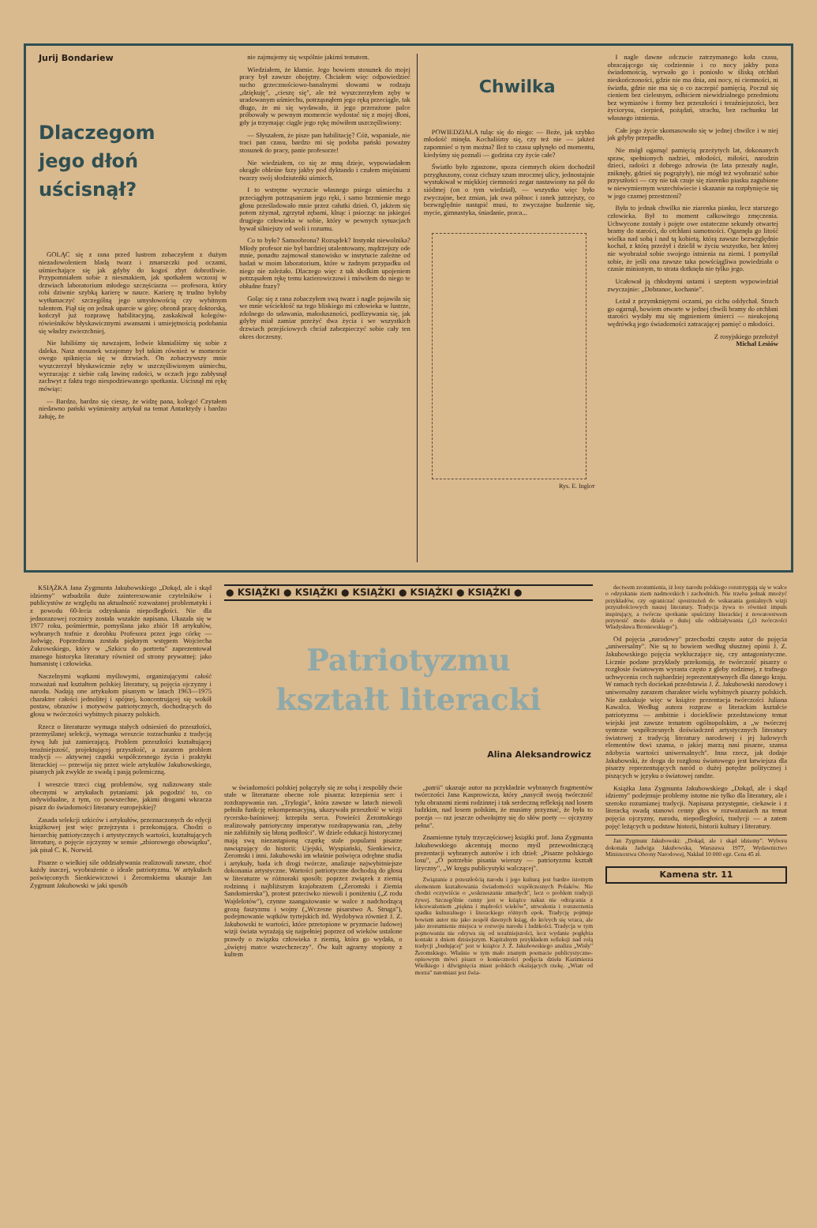Jurij Bondariew
Dlaczegom
jego dłoń
uścisnął?
GOLĄC się z rana przed lustrem zobaczyłem z dużym niezadowoleniem bladą twarz i zmarszczki pod oczami, uśmiechające się jak gdyby do kogoś zbyt dobrotliwie. Przypomniałem sobie z niesmakiem, jak spotkałem wczoraj w drzwiach laboratorium młodego szczęściarza — profesora, który robi dziwnie szybką karierę w nauce. Karierę tę trudno byłoby wytłumaczyć szczególną jego umysłowością czy wybitnym talentem. Piął się on jednak uparcie w górę: obronił pracę doktorską, kończył już rozprawę habilitacyjną, zaskakiwał kolegów-rówieśników błyskawicznymi awansami i umiejętnością podobania się władzy zwierzchniej.
Nie lubiliśmy się nawzajem, ledwie kłanialiśmy się sobie z daleka. Nasz stosunek wzajemny był takim również w momencie owego spiknięcia się w drzwiach. On zobaczywszy mnie wyszczerzył błyskawicznie zęby w uszczęśliwionym uśmiechu, wyrzucając z siebie całą lawinę radości, w oczach jego zabłysnął zachwyt z faktu tego niespodziewanego spotkania. Uścisnął mi rękę mówiąc:
— Bardzo, bardzo się cieszę, że widzę pana, kolego! Czytałem niedawno pański wyśmienity artykuł na temat Antarktydy i bardzo żałuję, że
nie zajmujemy się wspólnie jakimś tematem.
Wiedziałem, że kłamie. Jego bowiem stosunek do mojej pracy był zawsze obojętny. Chciałem więc odpowiedzieć sucho grzecznościowo-banalnymi słowami w rodzaju „dziękuję", „cieszę się", ale też wyszczerzyłem zęby w uradowanym uśmiechu, potrząsnąłem jego ręką przeciągle, tak długo, że mi się wydawało, iż jego przerażone palce próbowały w pewnym momencie wydostać się z mojej dłoni, gdy ja trzymając ciągle jego rękę mówiłem uszczęśliwiony:
— Słyszałem, że pisze pan habilitację? Cóż, wspaniale, nie traci pan czasu, bardzo mi się podoba pański poważny stosunek do pracy, panie profesorze!
Nie wiedziałem, co się ze mną dzieje, wypowiadałem okrągłe obleśne fazy jakby pod dyktando i czułem mięśniami twarzy swój słodziuteńki uśmiech.
I to wstrętne wyczucie własnego psiego uśmiechu z przeciągłym potrząsaniem jego ręki, i samo brzmienie mego głosu prześladowało mnie przez całutki dzień. O, jakżem się potem zżymał, zgrzytał zębami, klnąc i psiocząc na jakiegoś drugiego człowieka w sobie, który w pewnych sytuacjach bywał silniejszy od woli i rozumu.
Co to było? Samoobrona? Rozsądek? Instynkt niewolnika? Młody profesor nie był bardziej utalentowany, mądrzejszy ode mnie, ponadto zajmował stanowisko w instytucie zależne od badań w moim laboratorium, które w żadnym przypadku od niego nie zależało. Dlaczego więc z tak słodkim upojeniem potrząsałem rękę temu karierowiczowi i mówiłem do niego te obłudne frazy?
Goląc się z rana zobaczyłem swą twarz i nagle pojawiła się we mnie wściekłość na tego bliskiego mi człowieka w lustrze, zdolnego do udawania, małoduszności, podlizywania się, jak gdyby miał zamiar przeżyć dwa życia i we wszystkich drzwiach przejściowych chciał zabezpieczyć sobie cały ten okres doczesny.
Chwilka
POWIEDZIAŁA tuląc się do niego: — Boże, jak szybko młodość minęła. Kochaliśmy się, czy też nie — jakżeż zapomnieć o tym można? Ileż to czasu upłynęło od momentu, kiedyśmy się poznali — godzina czy życie całe?
Światło było zgaszone, spoza ciemnych okien dochodził przygłuszony, coraz cichszy szum mrocznej ulicy, jednostajnie wystukiwał w miękkiej ciemności zegar nastawiony na pół do siódmej (on o tym wiedział), — wszystko więc było zwyczajne, bez zmian, jak owa północ i ranek jutrzejszy, co bezwzględnie nastąpić musi, to zwyczajne budzenie się, mycie, gimnastyka, śniadanie, praca...
Rys. E. Ingloт
I nagle dawne odczucie zatrzymanego koła czasu, obracającego się codziennie i co nocy jakby poza świadomością, wyrwało go i poniosło w śliską otchłań nieskończoności, gdzie nie ma dnia, ani nocy, ni ciemności, ni światła, gdzie nie ma się o co zaczepić pamięcią. Poczuł się cieniem bez cielesnym, odbiciem niewidzialnego przedmiotu bez wymiarów i formy bez przeszłości i teraźniejszości, bez życiorysu, cierpień, pożądań, strachu, bez rachunku lat własnego istnienia.
Całe jego życie skomasowało się w jednej chwilce i w niej jak gdyby przepadło.
Nie mógł ogarnąć pamięcią przeżytych lat, dokonanych spraw, spełnionych nadziei, młodości, miłości, narodzin dzieci, radości z dobrego zdrowia (te lata przeszły nagle, zniknęły, gdzieś się pogrążyły), nie mógł też wyobrazić sobie przyszłości — czy nie tak czuje się ziarenko piasku zagubione w niewymiernym wszechświecie i skazanie na rozpłynięcie się w jego czarnej przestrzeni?
Była to jednak chwilka nie ziarenka piasku, lecz starszego człowieka. Był to moment całkowitego zmęczenia. Uchwycone zostały i pojęte owe ostateczne sekundy otwartej bramy do starości, do otchłani samotności. Ogarnęła go litość wielka nad sobą i nad tą kobietą, którą zawsze bezwzględnie kochał, z którą przeżył i dzielił w życiu wszystko, bez której nie wyobrażał sobie swojego istnienia na ziemi. I pomyślał sobie, że jeśli ona zawsze taka powściągliwa powiedziała o czasie minionym, to strata dotknęła nie tylko jego.
Ucałował ją chłodnymi ustami i szeptem wypowiedział zwyczajnie: „Dobranoc, kochanie".
Leżał z przymkniętymi oczami, po cichu oddychał. Strach go ogarnął, bowiem otwarte w jednej chwili bramy do otchłani starości wydały mu się mgnieniem śmierci — nieukojoną wędrówką jego świadomości zatracającej pamięć o młodości.
Z rosyjskiego przełożył
Michał Lesiów
KSIĄŻKA Jana Zygmunta Jakubowskiego „Dokąd, ale i skąd idziemy" wzbudziła duże zainteresowanie czytelników i publicystów ze względu na aktualność rozważanej problematyki i z powodu 60-lecia odzyskania niepodległości. Nie dla jednorazowej rocznicy została wszakże napisana. Ukazała się w 1977 roku, pośmiertnie, pomyślana jako zbiór 18 artykułów, wybranych trafnie z dorobku Profesora przez jego córkę — Jadwigę. Poprzedzona została pięknym wstępem Wojciecha Żukrowskiego, który w „Szkicu do portretu" zaprezentował znanego historyka literatury również od strony prywatnej: jako humanistę i człowieka.
Naczelnymi wątkami myślowymi, organizującymi całość rozważań nad kształtem polskiej literatury, są pojęcia ojczyzny i narodu. Nadają one artykułom pisanym w latach 1963—1975 charakter całości jednolitej i spójnej, koncentrującej się wokół postaw, obrazów i motywów patriotycznych, dochodzących do głosu w twórczości wybitnych pisarzy polskich.
Rzecz o literaturze wymaga stałych odniesień do przeszłości, przemyślanej selekcji, wymaga wreszcie rozrachunku z tradycją żywą lub już zamierającą. Problem przeszłości kształtującej teraźniejszość, projektującej przyszłość, a zarazem problem tradycji — aktywnej cząstki współczesnego życia i praktyki literackiej — przewija się przez wiele artykułów Jakubowskiego, pisanych jak zwykle ze swadą i pasją polemiczną.
I wreszcie trzeci ciąg problemów, syg nalizowany stale obecnymi w artykułach pytaniami: jak pogodzić to, co indywidualne, z tym, co powszechne, jakimi drogami wkracza pisarz do świadomości literatury europejskiej?
Zasada selekcji szkiców i artykułów, przeznaczonych do edycji książkowej jest więc przejrzysta i przekonująca. Chodzi o hierarchię patriotycznych i artystycznych wartości, kształtujących literaturę, o pojęcie ojczyzny w sensie „zbiorowego obowiązku", jak pisał C. K. Norwid.
Pisarze o wielkiej sile oddziaływania realizowali zawsze, choć każdy inaczej, wyobrażenie o ideale patriotyzmu. W artykułach poświęconych Sienkiewiczowi i Żeromskiemu ukazuje Jan Zygmunt Jakubowski w jaki sposób
● KSIĄŻKI ● KSIĄŻKI ● KSIĄŻKI ● KSIĄŻKI ● KSIĄŻKI ●
Patriotyzmu
kształt literacki
Alina Aleksandrowicz
w świadomości polskiej połączyły się ze sobą i zespoliły dwie stałe w literaturze obecne role pisarza: krzepienia serc i rozdrapywania ran. „Trylogia", która zawsze w latach niewoli pełniła funkcję rekompensacyjną, ukazywała przeszłość w wizji rycersko-baśniowej: krzepiła serca. Powieści Żeromskiego realizowały patriotyczny imperatyw rozdrapywania ran, „żeby nie zabliźniły się błoną podłości". W dziele edukacji historycznej mają swą niezastąpioną cząstkę stale popularni pisarze nawiązujący do historii: Ujejski, Wyspiański, Sienkiewicz, Żeromski i inni. Jakubowski im właśnie poświęca odrębne studia i artykuły, bada ich drogi twórcze, analizuje najwybitniejsze dokonania artystyczne. Wartości patriotyczne dochodzą do głosu w literaturze w różnoraki sposób: poprzez związek z ziemią rodzinną i najbliższym krajobrazem („Żeromski i Ziemia Sandomierska"), protest przeciwko niewoli i poniżeniu („Z rodu Wajdelotów"), czynne zaangażowanie w walce z nadchodzącą grozą faszyzmu i wojny („Wczesne pisarstwo A. Struga"), podejmowanie wątków tyrtejskich itd. Wydobywa również J. Z. Jakubowski te wartości, które przetopione w pryzmacie ludowej wizji świata wyrażają się najpełniej poprzez od wieków ustalone prawdy o związku człowieka z ziemią, która go wydała, o „świętej matce wszechrzeczy". Ów kult agrarny stopiony z kultem
„patrii" ukazuje autor na przykładzie wybranych fragmentów twórczości Jana Kasprowicza, który „nasycił swoją twórczość tylu obrazami ziemi rodzinnej i tak serdeczną refleksją nad losem ludzkim, nad losem polskim, że musimy przyznać, że była to poezja — raz jeszcze odwołajmy się do słów poety — ojczyzny pełna".
Znamienne tytuły trzyczęściowej książki prof. Jana Zygmunta Jakubowskiego akcentują mocno myśl przewodniczącą prezentacji wybranych autorów i ich dzieł: „Pisarze polskiego losu", „O potrzebie pisania wierszy — patriotyzmu kształt liryczny", „W kręgu publicystyki walczącej".
Związanie z przeszłością narodu i jego kulturą jest bardzo istotnym elementem kształtowania świadomości współczesnych Polaków. Nie chodzi oczywiście o „wskrzeszanie zmarłych", lecz o problem tradycji żywej. Szczególnie cenny jest w książce nakaz nie odtrącania z lekceważeniem „piękna i mądrości wieków", utrwalenia i rozszerzenia spadku kulturalnego i literackiego różnych epok. Tradycję pojmuje bowiem autor nie jako zespół dawnych ksiąg, do których się wraca, ale jako zrozumienie miejsca w rozwoju narodu i ludzkości. Tradycja w tym pojmowaniu nie odrywa się od teraźniejszości, lecz wydanie pogłębia kontakt z dniem dzisiejszym. Kapitalnym przykładem refleksji nad rolą tradycji „budującej" jest w książce J. Z. Jakubowskiego analiza „Wisły" Żeromskiego. Właśnie w tym mało znanym poemacie publicystyczno-opisowym mówi pisarz o konieczności podjęcia dzieła Kazimierza Wielkiego i dźwignięcia miast polskich okalających rzekę. „Wiatr od morza" natomiast jest świa-
dectwem zrozumienia, iż losy narodu polskiego rozstrzygają się w walce o odzyskanie ziem nadmorskich i zachodnich. Nie trzeba jednak mnożyć przykładów, czy ograniczać spostrzeżeń do wskazania genialnych wizji przyszłościowych naszej literatury. Tradycja żywa to również impuls inspirujący, a twórcze spotkanie spuścizny literackiej z nowatorstwem przynosić może dzieła o dużej sile oddziaływania („O twórczości Władysława Broniewskiego").
Od pojęcia „narodowy" przechodzi często autor do pojęcia „uniwersalny". Nie są to bowiem według słusznej opinii J. Z. Jakubowskiego pojęcia wykluczające się, czy antagonistyczne. Licznie podane przykłady przekonują, że twórczość pisarzy o rozgłosie światowym wyrasta często z gleby rodzimej, z trafnego uchwycenia cech najbardziej reprezentatywnych dla danego kraju. W ramach tych dociekań przedstawia J. Z. Jakubowski narodowy i uniwersalny zarazem charakter wielu wybitnych pisarzy polskich. Nie zaskakuje więc w książce prezentacja twórczości Juliana Kawalca. Według autora rozpraw o literackim kształcie patriotyzmu — ambitnie i dociekliwie przedstawiony temat wiejski jest zawsze tematem ogólnopolskim, a „w twórczej syntezie współczesnych doświadczeń artystycznych literatury światowej z tradycją literatury narodowej i jej ludowych elementów tkwi szansa, o jakiej marzą nasi pisarze, szansa zdobycia wartości uniwersalnych". Inna rzecz, jak dodaje Jakubowski, że droga do rozgłosu światowego jest łatwiejsza dla pisarzy reprezentujących naród o dużej potędze politycznej i piszących w języku o światowej randze.
Książka Jana Zygmunta Jakubowskiego „Dokąd, ale i skąd idziemy" podejmuje problemy istotne nie tylko dla literatury, ale i szeroko rozumianej tradycji. Napisana przystępnie, ciekawie i z literacką swadą stanowi cenny głos w rozważaniach na temat pojęcia ojczyzny, narodu, niepodległości, tradycji — a zatem pojęć leżących u podstaw historii, historii kultury i literatury.
Jan Zygmunt Jakubowski: „Dokąd, ale i skąd idziemy". Wyboru dokonała Jadwiga Jakubowska, Warszawa 1977, Wydawnictwo Ministerstwa Obrony Narodowej, Nakład 10 000 egz. Cena 45 zł.
Kamena str. 11